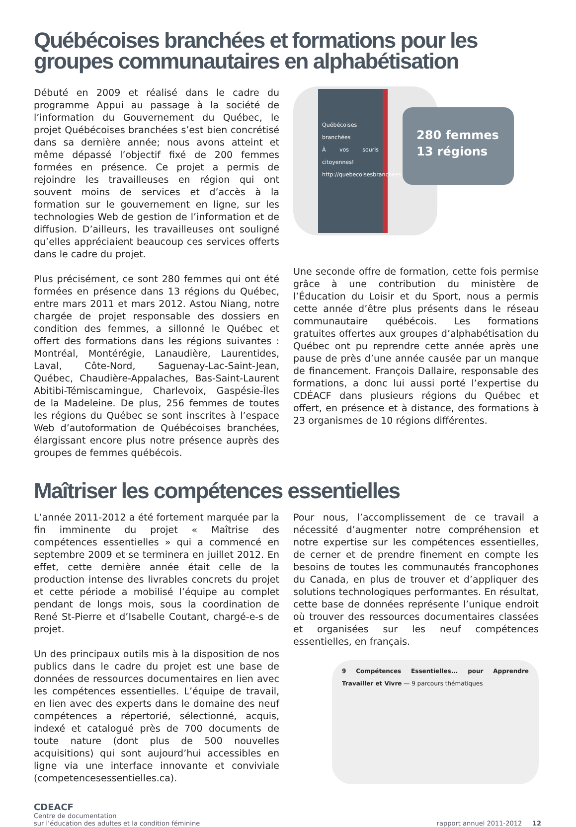Québécoises branchées et formations pour les groupes communautaires en alphabétisation
Débuté en 2009 et réalisé dans le cadre du programme Appui au passage à la société de l’information du Gouvernement du Québec, le projet Québécoises branchées s’est bien concrétisé dans sa dernière année; nous avons atteint et même dépassé l’objectif fixé de 200 femmes formées en présence. Ce projet a permis de rejoindre les travailleuses en région qui ont souvent moins de services et d’accès à la formation sur le gouvernement en ligne, sur les technologies Web de gestion de l’information et de diffusion. D’ailleurs, les travailleuses ont souligné qu’elles appréciaient beaucoup ces services offerts dans le cadre du projet.
Plus précisément, ce sont 280 femmes qui ont été formées en présence dans 13 régions du Québec, entre mars 2011 et mars 2012. Astou Niang, notre chargée de projet responsable des dossiers en condition des femmes, a sillonné le Québec et offert des formations dans les régions suivantes : Montréal, Montérégie, Lanaudière, Laurentides, Laval, Côte-Nord, Saguenay-Lac-Saint-Jean, Québec, Chaudière-Appalaches, Bas-Saint-Laurent Abitibi-Témiscamingue, Charlevoix, Gaspésie-Îles de la Madeleine. De plus, 256 femmes de toutes les régions du Québec se sont inscrites à l’espace Web d’autoformation de Québécoises branchées, élargissant encore plus notre présence auprès des groupes de femmes québécois.
Québécoises branchées
À vos souris citoyennes!
http://quebecoisesbranchees.cdeacf.ca
280 femmes
13 régions
Une seconde offre de formation, cette fois permise grâce à une contribution du ministère de l’Éducation du Loisir et du Sport, nous a permis cette année d’être plus présents dans le réseau communautaire québécois. Les formations gratuites offertes aux groupes d’alphabétisation du Québec ont pu reprendre cette année après une pause de près d’une année causée par un manque de financement. François Dallaire, responsable des formations, a donc lui aussi porté l’expertise du CDÉACF dans plusieurs régions du Québec et offert, en présence et à distance, des formations à 23 organismes de 10 régions différentes.
Maîtriser les compétences essentielles
L’année 2011-2012 a été fortement marquée par la fin imminente du projet « Maîtrise des compétences essentielles » qui a commencé en septembre 2009 et se terminera en juillet 2012. En effet, cette dernière année était celle de la production intense des livrables concrets du projet et cette période a mobilisé l’équipe au complet pendant de longs mois, sous la coordination de René St-Pierre et d’Isabelle Coutant, chargé-e-s de projet.
Un des principaux outils mis à la disposition de nos publics dans le cadre du projet est une base de données de ressources documentaires en lien avec les compétences essentielles. L’équipe de travail, en lien avec des experts dans le domaine des neuf compétences a répertorié, sélectionné, acquis, indexé et catalogué près de 700 documents de toute nature (dont plus de 500 nouvelles acquisitions) qui sont aujourd’hui accessibles en ligne via une interface innovante et conviviale (competencesessentielles.ca).
Pour nous, l’accomplissement de ce travail a nécessité d’augmenter notre compréhension et notre expertise sur les compétences essentielles, de cerner et de prendre finement en compte les besoins de toutes les communautés francophones du Canada, en plus de trouver et d’appliquer des solutions technologiques performantes. En résultat, cette base de données représente l’unique endroit où trouver des ressources documentaires classées et organisées sur les neuf compétences essentielles, en français.
9 Compétences Essentielles... pour Apprendre Travailler et Vivre — 9 parcours thématiques
CDEACF
Centre de documentation
sur l’éducation des adultes et la condition féminine
rapport annuel 2011-2012 12